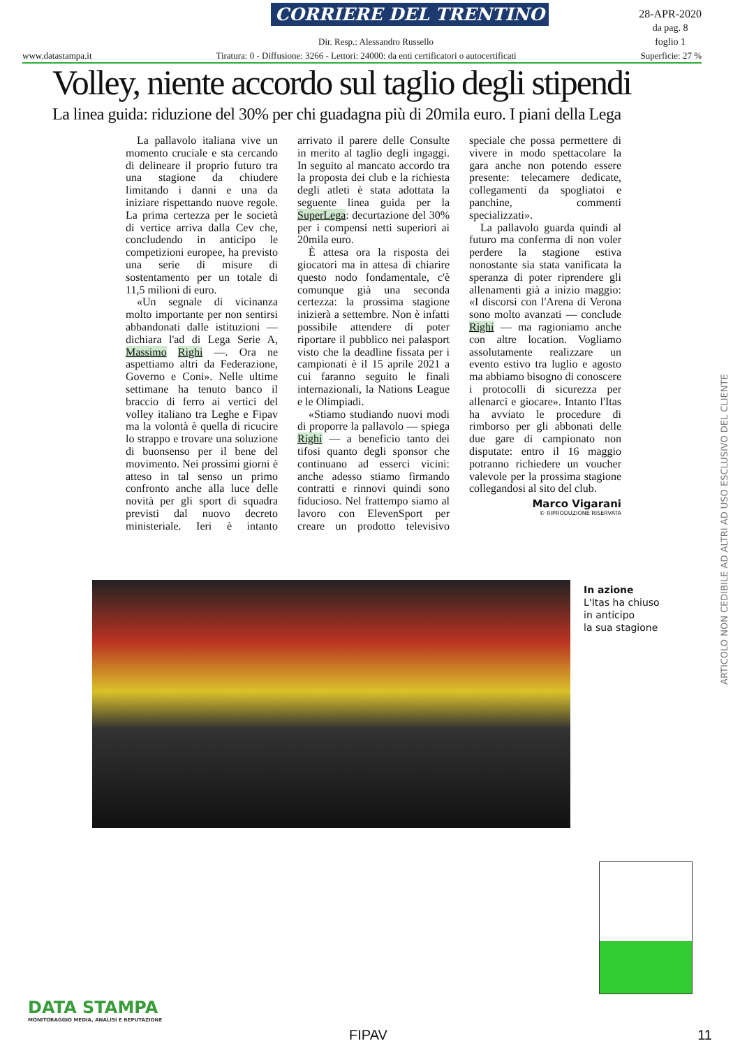CORRIERE DEL TRENTINO
28-APR-2020
da pag. 8
foglio 1
Dir. Resp.: Alessandro Russello
www.datastampa.it Tiratura: 0 - Diffusione: 3266 - Lettori: 24000: da enti certificatori o autocertificati Superficie: 27 %
Volley, niente accordo sul taglio degli stipendi
La linea guida: riduzione del 30% per chi guadagna più di 20mila euro. I piani della Lega
La pallavolo italiana vive un momento cruciale e sta cercando di delineare il proprio futuro tra una stagione da chiudere limitando i danni e una da iniziare rispettando nuove regole. La prima certezza per le società di vertice arriva dalla Cev che, concludendo in anticipo le competizioni europee, ha previsto una serie di misure di sostentamento per un totale di 11,5 milioni di euro.
«Un segnale di vicinanza molto importante per non sentirsi abbandonati dalle istituzioni — dichiara l'ad di Lega Serie A, Massimo Righi —. Ora ne aspettiamo altri da Federazione, Governo e Coni». Nelle ultime settimane ha tenuto banco il braccio di ferro ai vertici del volley italiano tra Leghe e Fipav ma la volontà è quella di ricucire lo strappo e trovare una soluzione di buonsenso per il bene del movimento. Nei prossimi giorni è atteso in tal senso un primo confronto anche alla luce delle novità per gli sport di squadra previsti dal nuovo decreto ministeriale. Ieri è intanto arrivato il parere delle Consulte in merito al taglio degli ingaggi. In seguito al mancato accordo tra la proposta dei club e la richiesta degli atleti è stata adottata la seguente linea guida per la SuperLega: decurtazione del 30% per i compensi netti superiori ai 20mila euro.
È attesa ora la risposta dei giocatori ma in attesa di chiarire questo nodo fondamentale, c'è comunque già una seconda certezza: la prossima stagione inizierà a settembre. Non è infatti possibile attendere di poter riportare il pubblico nei palasport visto che la deadline fissata per i campionati è il 15 aprile 2021 a cui faranno seguito le finali internazionali, la Nations League e le Olimpiadi.
«Stiamo studiando nuovi modi di proporre la pallavolo — spiega Righi — a beneficio tanto dei tifosi quanto degli sponsor che continuano ad esserci vicini: anche adesso stiamo firmando contratti e rinnovi quindi sono fiducioso. Nel frattempo siamo al lavoro con ElevenSport per creare un prodotto televisivo speciale che possa permettere di vivere in modo spettacolare la gara anche non potendo essere presente: telecamere dedicate, collegamenti da spogliatoi e panchine, commenti specializzati».
La pallavolo guarda quindi al futuro ma conferma di non voler perdere la stagione estiva nonostante sia stata vanificata la speranza di poter riprendere gli allenamenti già a inizio maggio: «I discorsi con l'Arena di Verona sono molto avanzati — conclude Righi — ma ragioniamo anche con altre location. Vogliamo assolutamente realizzare un evento estivo tra luglio e agosto ma abbiamo bisogno di conoscere i protocolli di sicurezza per allenarci e giocare». Intanto l'Itas ha avviato le procedure di rimborso per gli abbonati delle due gare di campionato non disputate: entro il 16 maggio potranno richiedere un voucher valevole per la prossima stagione collegandosi al sito del club.
Marco Vigarani
© RIPRODUZIONE RISERVATA
In azione
L'Itas ha chiuso
in anticipo
la sua stagione
ARTICOLO NON CEDIBILE AD ALTRI AD USO ESCLUSIVO DEL CLIENTE
DATA STAMPA
MONITORAGGIO MEDIA, ANALISI E REPUTAZIONE
FIPAV 11